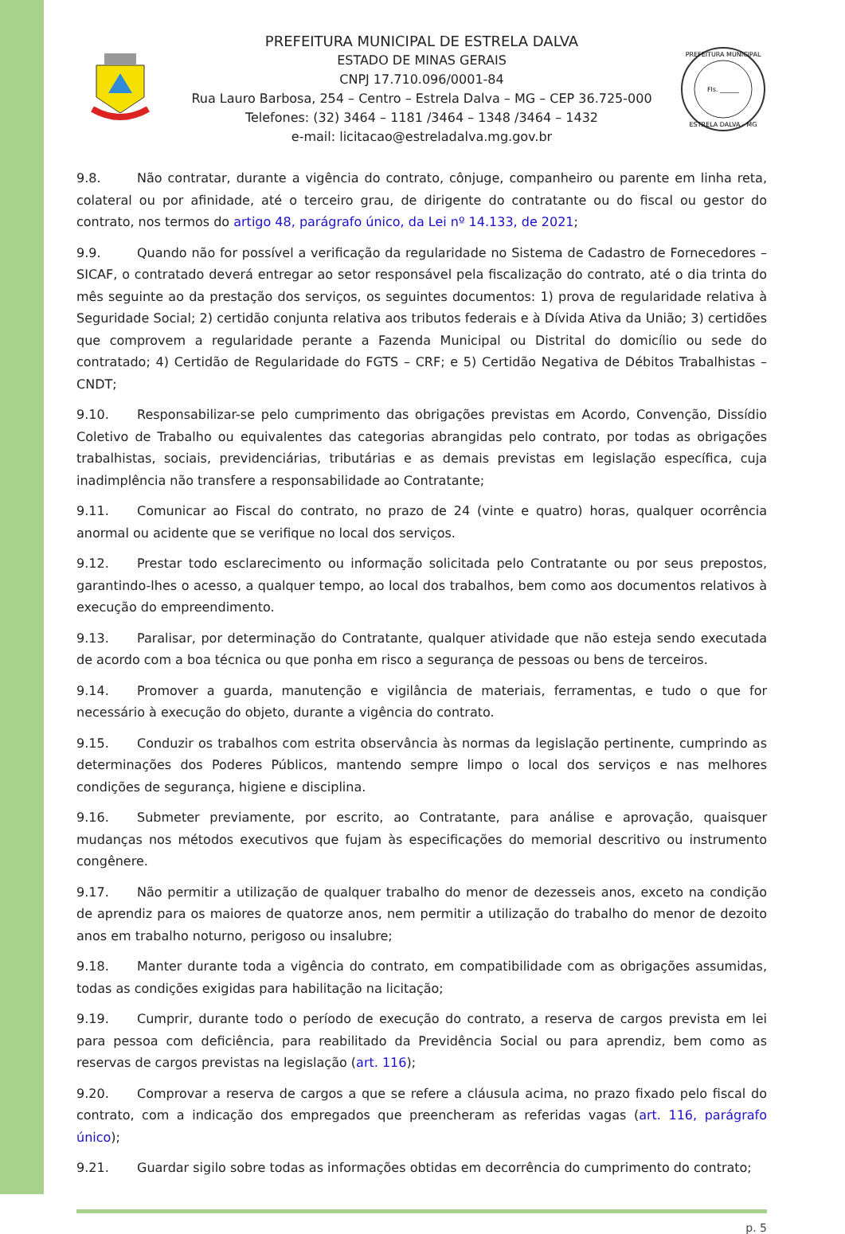PREFEITURA MUNICIPAL DE ESTRELA DALVA
ESTADO DE MINAS GERAIS
CNPJ 17.710.096/0001-84
Rua Lauro Barbosa, 254 – Centro – Estrela Dalva – MG – CEP 36.725-000
Telefones: (32) 3464 – 1181 /3464 – 1348 /3464 – 1432
e-mail: licitacao@estreladalva.mg.gov.br
PREFEITURA MUNICIPAL
Fls. ______
ESTRELA DALVA - MG
9.8. Não contratar, durante a vigência do contrato, cônjuge, companheiro ou parente em linha reta, colateral ou por afinidade, até o terceiro grau, de dirigente do contratante ou do fiscal ou gestor do contrato, nos termos do artigo 48, parágrafo único, da Lei nº 14.133, de 2021;
9.9. Quando não for possível a verificação da regularidade no Sistema de Cadastro de Fornecedores – SICAF, o contratado deverá entregar ao setor responsável pela fiscalização do contrato, até o dia trinta do mês seguinte ao da prestação dos serviços, os seguintes documentos: 1) prova de regularidade relativa à Seguridade Social; 2) certidão conjunta relativa aos tributos federais e à Dívida Ativa da União; 3) certidões que comprovem a regularidade perante a Fazenda Municipal ou Distrital do domicílio ou sede do contratado; 4) Certidão de Regularidade do FGTS – CRF; e 5) Certidão Negativa de Débitos Trabalhistas – CNDT;
9.10. Responsabilizar-se pelo cumprimento das obrigações previstas em Acordo, Convenção, Dissídio Coletivo de Trabalho ou equivalentes das categorias abrangidas pelo contrato, por todas as obrigações trabalhistas, sociais, previdenciárias, tributárias e as demais previstas em legislação específica, cuja inadimplência não transfere a responsabilidade ao Contratante;
9.11. Comunicar ao Fiscal do contrato, no prazo de 24 (vinte e quatro) horas, qualquer ocorrência anormal ou acidente que se verifique no local dos serviços.
9.12. Prestar todo esclarecimento ou informação solicitada pelo Contratante ou por seus prepostos, garantindo-lhes o acesso, a qualquer tempo, ao local dos trabalhos, bem como aos documentos relativos à execução do empreendimento.
9.13. Paralisar, por determinação do Contratante, qualquer atividade que não esteja sendo executada de acordo com a boa técnica ou que ponha em risco a segurança de pessoas ou bens de terceiros.
9.14. Promover a guarda, manutenção e vigilância de materiais, ferramentas, e tudo o que for necessário à execução do objeto, durante a vigência do contrato.
9.15. Conduzir os trabalhos com estrita observância às normas da legislação pertinente, cumprindo as determinações dos Poderes Públicos, mantendo sempre limpo o local dos serviços e nas melhores condições de segurança, higiene e disciplina.
9.16. Submeter previamente, por escrito, ao Contratante, para análise e aprovação, quaisquer mudanças nos métodos executivos que fujam às especificações do memorial descritivo ou instrumento congênere.
9.17. Não permitir a utilização de qualquer trabalho do menor de dezesseis anos, exceto na condição de aprendiz para os maiores de quatorze anos, nem permitir a utilização do trabalho do menor de dezoito anos em trabalho noturno, perigoso ou insalubre;
9.18. Manter durante toda a vigência do contrato, em compatibilidade com as obrigações assumidas, todas as condições exigidas para habilitação na licitação;
9.19. Cumprir, durante todo o período de execução do contrato, a reserva de cargos prevista em lei para pessoa com deficiência, para reabilitado da Previdência Social ou para aprendiz, bem como as reservas de cargos previstas na legislação (art. 116);
9.20. Comprovar a reserva de cargos a que se refere a cláusula acima, no prazo fixado pelo fiscal do contrato, com a indicação dos empregados que preencheram as referidas vagas (art. 116, parágrafo único);
9.21. Guardar sigilo sobre todas as informações obtidas em decorrência do cumprimento do contrato;
p. 5